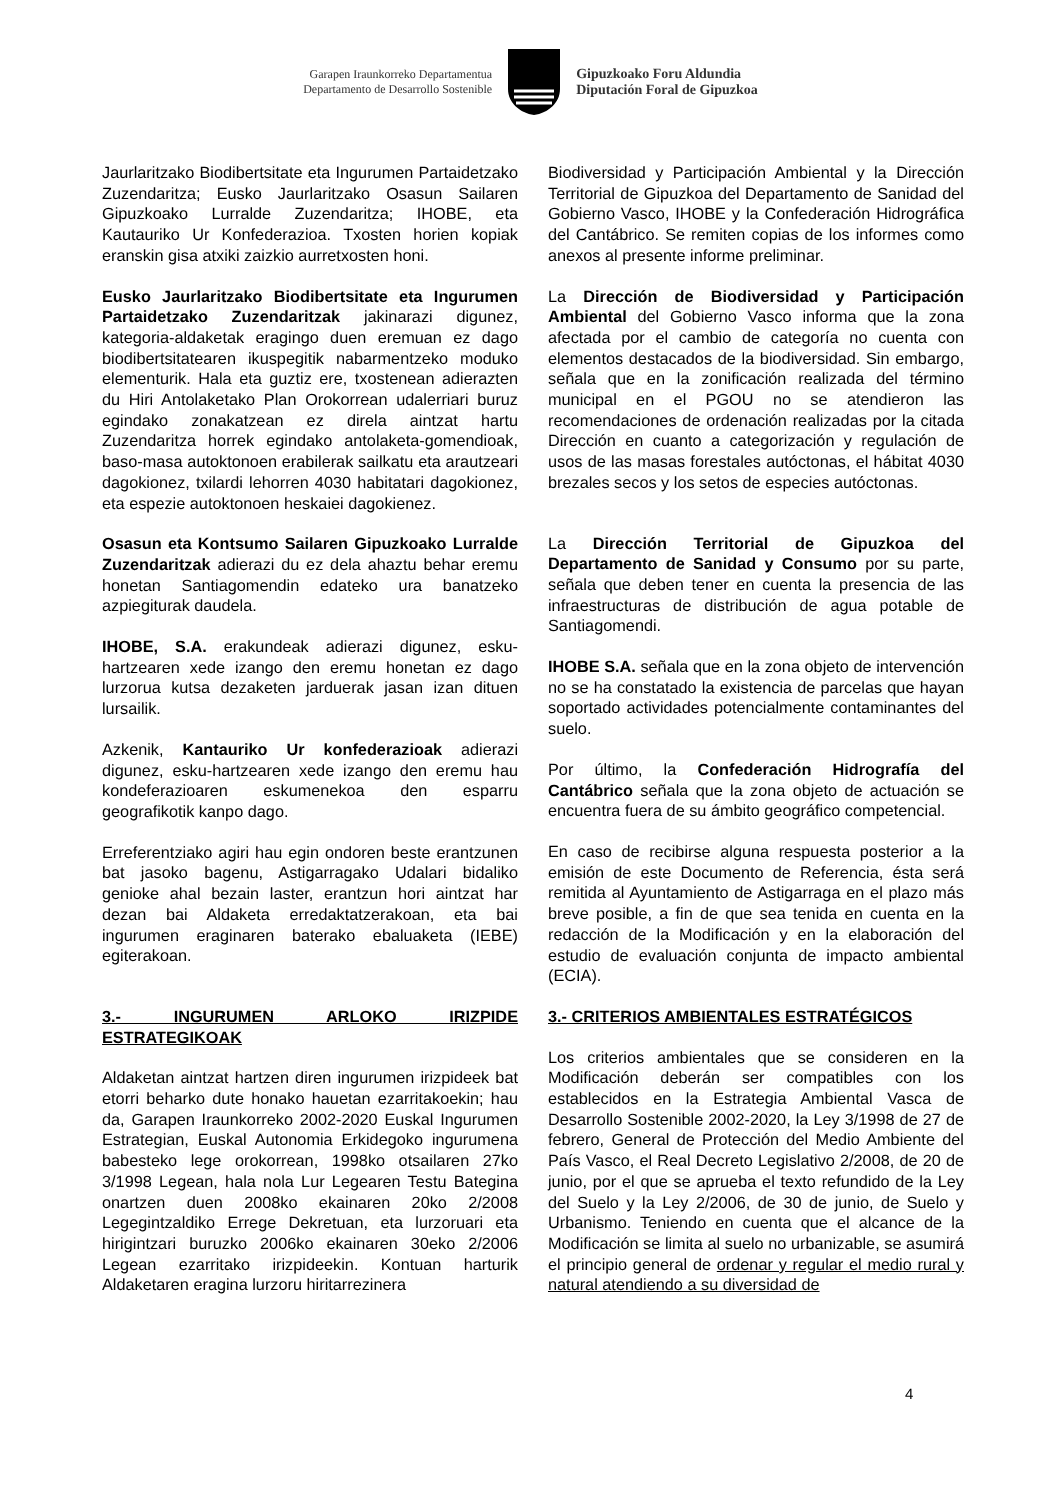Garapen Iraunkorreko Departamentua
Departamento de Desarrollo Sostenible
Gipuzkoako Foru Aldundia
Diputación Foral de Gipuzkoa
Jaurlaritzako Biodibertsitate eta Ingurumen Partaidetzako Zuzendaritza; Eusko Jaurlaritzako Osasun Sailaren Gipuzkoako Lurralde Zuzendaritza; IHOBE, eta Kautauriko Ur Konfederazioa. Txosten horien kopiak eranskin gisa atxiki zaizkio aurretxosten honi.
Eusko Jaurlaritzako Biodibertsitate eta Ingurumen Partaidetzako Zuzendaritzak jakinarazi digunez, kategoria-aldaketak eragingo duen eremuan ez dago biodibertsitatearen ikuspegitik nabarmentzeko moduko elementurik. Hala eta guztiz ere, txostenean adierazten du Hiri Antolaketako Plan Orokorrean udalerriari buruz egindako zonakatzean ez direla aintzat hartu Zuzendaritza horrek egindako antolaketa-gomendioak, baso-masa autoktonoen erabilerak sailkatu eta arautzeari dagokionez, txilardi lehorren 4030 habitatari dagokionez, eta espezie autoktonoen heskaiei dagokienez.
Osasun eta Kontsumo Sailaren Gipuzkoako Lurralde Zuzendaritzak adierazi du ez dela ahaztu behar eremu honetan Santiagomendin edateko ura banatzeko azpiegiturak daudela.
IHOBE, S.A. erakundeak adierazi digunez, esku-hartzearen xede izango den eremu honetan ez dago lurzorua kutsa dezaketen jarduerak jasan izan dituen lursailik.
Azkenik, Kantauriko Ur konfederazioak adierazi digunez, esku-hartzearen xede izango den eremu hau kondeferazioaren eskumenekoa den esparru geografikotik kanpo dago.
Erreferentziako agiri hau egin ondoren beste erantzunen bat jasoko bagenu, Astigarragako Udalari bidaliko genioke ahal bezain laster, erantzun hori aintzat har dezan bai Aldaketa erredaktatzerakoan, eta bai ingurumen eraginaren baterako ebaluaketa (IEBE) egiterakoan.
3.- INGURUMEN ARLOKO IRIZPIDE ESTRATEGIKOAK
Aldaketan aintzat hartzen diren ingurumen irizpideek bat etorri beharko dute honako hauetan ezarritakoekin; hau da, Garapen Iraunkorreko 2002-2020 Euskal Ingurumen Estrategian, Euskal Autonomia Erkidegoko ingurumena babesteko lege orokorrean, 1998ko otsailaren 27ko 3/1998 Legean, hala nola Lur Legearen Testu Bategina onartzen duen 2008ko ekainaren 20ko 2/2008 Legegintzaldiko Errege Dekretuan, eta lurzoruari eta hirigintzari buruzko 2006ko ekainaren 30eko 2/2006 Legean ezarritako irizpideekin. Kontuan harturik Aldaketaren eragina lurzoru hiritarrezinera
Biodiversidad y Participación Ambiental y la Dirección Territorial de Gipuzkoa del Departamento de Sanidad del Gobierno Vasco, IHOBE y la Confederación Hidrográfica del Cantábrico. Se remiten copias de los informes como anexos al presente informe preliminar.
La Dirección de Biodiversidad y Participación Ambiental del Gobierno Vasco informa que la zona afectada por el cambio de categoría no cuenta con elementos destacados de la biodiversidad. Sin embargo, señala que en la zonificación realizada del término municipal en el PGOU no se atendieron las recomendaciones de ordenación realizadas por la citada Dirección en cuanto a categorización y regulación de usos de las masas forestales autóctonas, el hábitat 4030 brezales secos y los setos de especies autóctonas.
La Dirección Territorial de Gipuzkoa del Departamento de Sanidad y Consumo por su parte, señala que deben tener en cuenta la presencia de las infraestructuras de distribución de agua potable de Santiagomendi.
IHOBE S.A. señala que en la zona objeto de intervención no se ha constatado la existencia de parcelas que hayan soportado actividades potencialmente contaminantes del suelo.
Por último, la Confederación Hidrografía del Cantábrico señala que la zona objeto de actuación se encuentra fuera de su ámbito geográfico competencial.
En caso de recibirse alguna respuesta posterior a la emisión de este Documento de Referencia, ésta será remitida al Ayuntamiento de Astigarraga en el plazo más breve posible, a fin de que sea tenida en cuenta en la redacción de la Modificación y en la elaboración del estudio de evaluación conjunta de impacto ambiental (ECIA).
3.- CRITERIOS AMBIENTALES ESTRATÉGICOS
Los criterios ambientales que se consideren en la Modificación deberán ser compatibles con los establecidos en la Estrategia Ambiental Vasca de Desarrollo Sostenible 2002-2020, la Ley 3/1998 de 27 de febrero, General de Protección del Medio Ambiente del País Vasco, el Real Decreto Legislativo 2/2008, de 20 de junio, por el que se aprueba el texto refundido de la Ley del Suelo y la Ley 2/2006, de 30 de junio, de Suelo y Urbanismo. Teniendo en cuenta que el alcance de la Modificación se limita al suelo no urbanizable, se asumirá el principio general de ordenar y regular el medio rural y natural atendiendo a su diversidad de
4